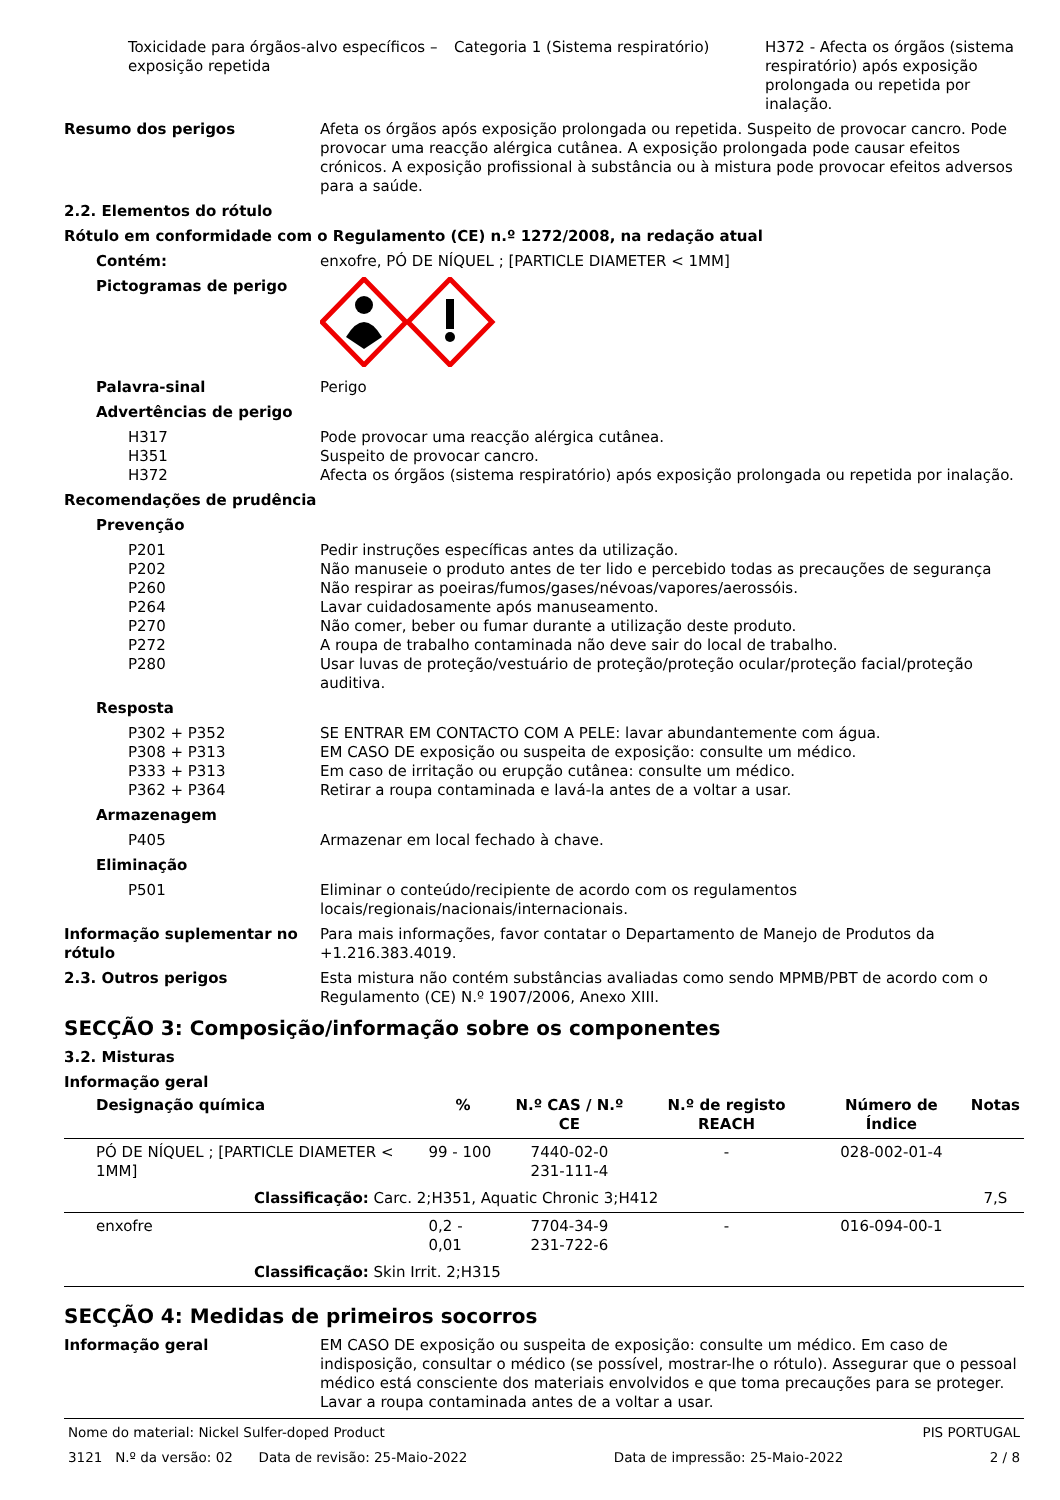Toxicidade para órgãos-alvo específicos – exposição repetida
Categoria 1 (Sistema respiratório) H372 - Afecta os órgãos (sistema respiratório) após exposição prolongada ou repetida por inalação.
Resumo dos perigos Afeta os órgãos após exposição prolongada ou repetida. Suspeito de provocar cancro. Pode provocar uma reacção alérgica cutânea. A exposição prolongada pode causar efeitos crónicos. A exposição profissional à substância ou à mistura pode provocar efeitos adversos para a saúde.
2.2. Elementos do rótulo
Rótulo em conformidade com o Regulamento (CE) n.º 1272/2008, na redação atual
Contém: enxofre, PÓ DE NÍQUEL ; [PARTICLE DIAMETER < 1MM]
Pictogramas de perigo
Palavra-sinal Perigo
Advertências de perigo
H317 Pode provocar uma reacção alérgica cutânea.
H351 Suspeito de provocar cancro.
H372 Afecta os órgãos (sistema respiratório) após exposição prolongada ou repetida por inalação.
Recomendações de prudência
Prevenção
P201 Pedir instruções específicas antes da utilização.
P202 Não manuseie o produto antes de ter lido e percebido todas as precauções de segurança
P260 Não respirar as poeiras/fumos/gases/névoas/vapores/aerossóis.
P264 Lavar cuidadosamente após manuseamento.
P270 Não comer, beber ou fumar durante a utilização deste produto.
P272 A roupa de trabalho contaminada não deve sair do local de trabalho.
P280 Usar luvas de proteção/vestuário de proteção/proteção ocular/proteção facial/proteção auditiva.
Resposta
P302 + P352 SE ENTRAR EM CONTACTO COM A PELE: lavar abundantemente com água.
P308 + P313 EM CASO DE exposição ou suspeita de exposição: consulte um médico.
P333 + P313 Em caso de irritação ou erupção cutânea: consulte um médico.
P362 + P364 Retirar a roupa contaminada e lavá-la antes de a voltar a usar.
Armazenagem
P405 Armazenar em local fechado à chave.
Eliminação
P501 Eliminar o conteúdo/recipiente de acordo com os regulamentos locais/regionais/nacionais/internacionais.
Informação suplementar no rótulo
Para mais informações, favor contatar o Departamento de Manejo de Produtos da +1.216.383.4019.
2.3. Outros perigos Esta mistura não contém substâncias avaliadas como sendo MPMB/PBT de acordo com o Regulamento (CE) N.º 1907/2006, Anexo XIII.
SECÇÃO 3: Composição/informação sobre os componentes
3.2. Misturas
Informação geral
| Designação química | % | N.º CAS / N.º CE | N.º de registo REACH | Número de Índice | Notas |
| --- | --- | --- | --- | --- | --- |
| PÓ DE NÍQUEL ; [PARTICLE DIAMETER < 1MM] | 99 - 100 | 7440-02-0 231-111-4 | - | 028-002-01-4 | |
| Classificação: Carc. 2;H351, Aquatic Chronic 3;H412 | | | | | 7,S |
| enxofre | 0,2 - 0,01 | 7704-34-9 231-722-6 | - | 016-094-00-1 | |
| Classificação: Skin Irrit. 2;H315 | | | | | |
SECÇÃO 4: Medidas de primeiros socorros
Informação geral EM CASO DE exposição ou suspeita de exposição: consulte um médico. Em caso de indisposição, consultar o médico (se possível, mostrar-lhe o rótulo). Assegurar que o pessoal médico está consciente dos materiais envolvidos e que toma precauções para se proteger. Lavar a roupa contaminada antes de a voltar a usar.
Nome do material: Nickel Sulfer-doped Product PIS PORTUGAL
3121 N.º da versão: 02 Data de revisão: 25-Maio-2022 Data de impressão: 25-Maio-2022 2 / 8